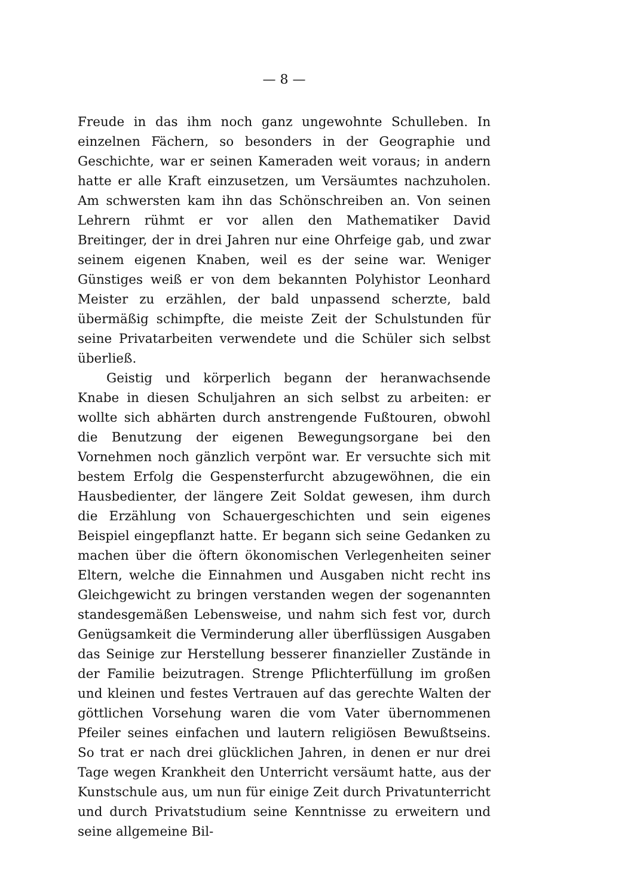— 8 —
Freude in das ihm noch ganz ungewohnte Schulleben. In einzelnen Fächern, so besonders in der Geographie und Geschichte, war er seinen Kameraden weit voraus; in andern hatte er alle Kraft einzusetzen, um Versäumtes nachzuholen. Am schwersten kam ihn das Schönschreiben an. Von seinen Lehrern rühmt er vor allen den Mathematiker David Breitinger, der in drei Jahren nur eine Ohrfeige gab, und zwar seinem eigenen Knaben, weil es der seine war. Weniger Günstiges weiß er von dem bekannten Polyhistor Leonhard Meister zu erzählen, der bald unpassend scherzte, bald übermäßig schimpfte, die meiste Zeit der Schulstunden für seine Privatarbeiten verwendete und die Schüler sich selbst überließ.
Geistig und körperlich begann der heranwachsende Knabe in diesen Schuljahren an sich selbst zu arbeiten: er wollte sich abhärten durch anstrengende Fußtouren, obwohl die Benutzung der eigenen Bewegungsorgane bei den Vornehmen noch gänzlich verpönt war. Er versuchte sich mit bestem Erfolg die Gespensterfurcht abzugewöhnen, die ein Hausbedienter, der längere Zeit Soldat gewesen, ihm durch die Erzählung von Schauergeschichten und sein eigenes Beispiel eingepflanzt hatte. Er begann sich seine Gedanken zu machen über die öftern ökonomischen Verlegenheiten seiner Eltern, welche die Einnahmen und Ausgaben nicht recht ins Gleichgewicht zu bringen verstanden wegen der sogenannten standesgemäßen Lebensweise, und nahm sich fest vor, durch Genügsamkeit die Verminderung aller überflüssigen Ausgaben das Seinige zur Herstellung besserer finanzieller Zustände in der Familie beizutragen. Strenge Pflichterfüllung im großen und kleinen und festes Vertrauen auf das gerechte Walten der göttlichen Vorsehung waren die vom Vater übernommenen Pfeiler seines einfachen und lautern religiösen Bewußtseins. So trat er nach drei glücklichen Jahren, in denen er nur drei Tage wegen Krankheit den Unterricht versäumt hatte, aus der Kunstschule aus, um nun für einige Zeit durch Privatunterricht und durch Privatstudium seine Kenntnisse zu erweitern und seine allgemeine Bil-